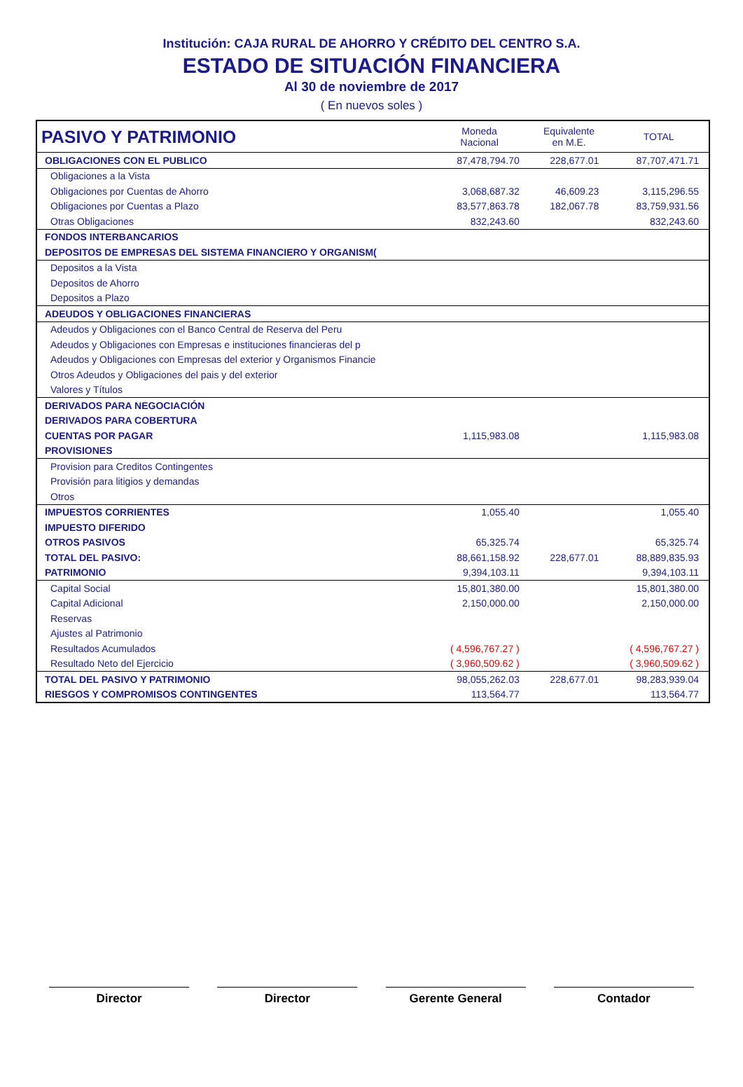Institución: CAJA RURAL DE AHORRO Y CRÉDITO DEL CENTRO S.A.
ESTADO DE SITUACIÓN FINANCIERA
Al 30 de noviembre de 2017
( En nuevos soles )
| PASIVO Y PATRIMONIO | Moneda Nacional | Equivalente en M.E. | TOTAL |
| --- | --- | --- | --- |
| OBLIGACIONES CON EL PUBLICO | 87,478,794.70 | 228,677.01 | 87,707,471.71 |
| Obligaciones a la Vista | | | |
| Obligaciones por Cuentas de Ahorro | 3,068,687.32 | 46,609.23 | 3,115,296.55 |
| Obligaciones por Cuentas a Plazo | 83,577,863.78 | 182,067.78 | 83,759,931.56 |
| Otras Obligaciones | 832,243.60 | | 832,243.60 |
| FONDOS INTERBANCARIOS | | | |
| DEPOSITOS DE EMPRESAS DEL SISTEMA FINANCIERO Y ORGANISM( | | | |
| Depositos a la Vista | | | |
| Depositos de Ahorro | | | |
| Depositos a Plazo | | | |
| ADEUDOS Y OBLIGACIONES FINANCIERAS | | | |
| Adeudos y Obligaciones con el Banco Central de Reserva del Peru | | | |
| Adeudos y Obligaciones con Empresas e instituciones financieras del p | | | |
| Adeudos y Obligaciones con Empresas del exterior y Organismos Financie | | | |
| Otros Adeudos y Obligaciones del pais y del exterior | | | |
| Valores y Títulos | | | |
| DERIVADOS PARA NEGOCIACIÓN | | | |
| DERIVADOS PARA COBERTURA | | | |
| CUENTAS POR PAGAR | 1,115,983.08 | | 1,115,983.08 |
| PROVISIONES | | | |
| Provision para Creditos Contingentes | | | |
| Provisión para litigios y demandas | | | |
| Otros | | | |
| IMPUESTOS CORRIENTES | 1,055.40 | | 1,055.40 |
| IMPUESTO DIFERIDO | | | |
| OTROS PASIVOS | 65,325.74 | | 65,325.74 |
| TOTAL DEL PASIVO: | 88,661,158.92 | 228,677.01 | 88,889,835.93 |
| PATRIMONIO | 9,394,103.11 | | 9,394,103.11 |
| Capital Social | 15,801,380.00 | | 15,801,380.00 |
| Capital Adicional | 2,150,000.00 | | 2,150,000.00 |
| Reservas | | | |
| Ajustes al Patrimonio | | | |
| Resultados Acumulados | ( 4,596,767.27 ) | | ( 4,596,767.27 ) |
| Resultado Neto del Ejercicio | ( 3,960,509.62 ) | | ( 3,960,509.62 ) |
| TOTAL DEL PASIVO Y PATRIMONIO | 98,055,262.03 | 228,677.01 | 98,283,939.04 |
| RIESGOS Y COMPROMISOS CONTINGENTES | 113,564.77 | | 113,564.77 |
Director Director Gerente General Contador